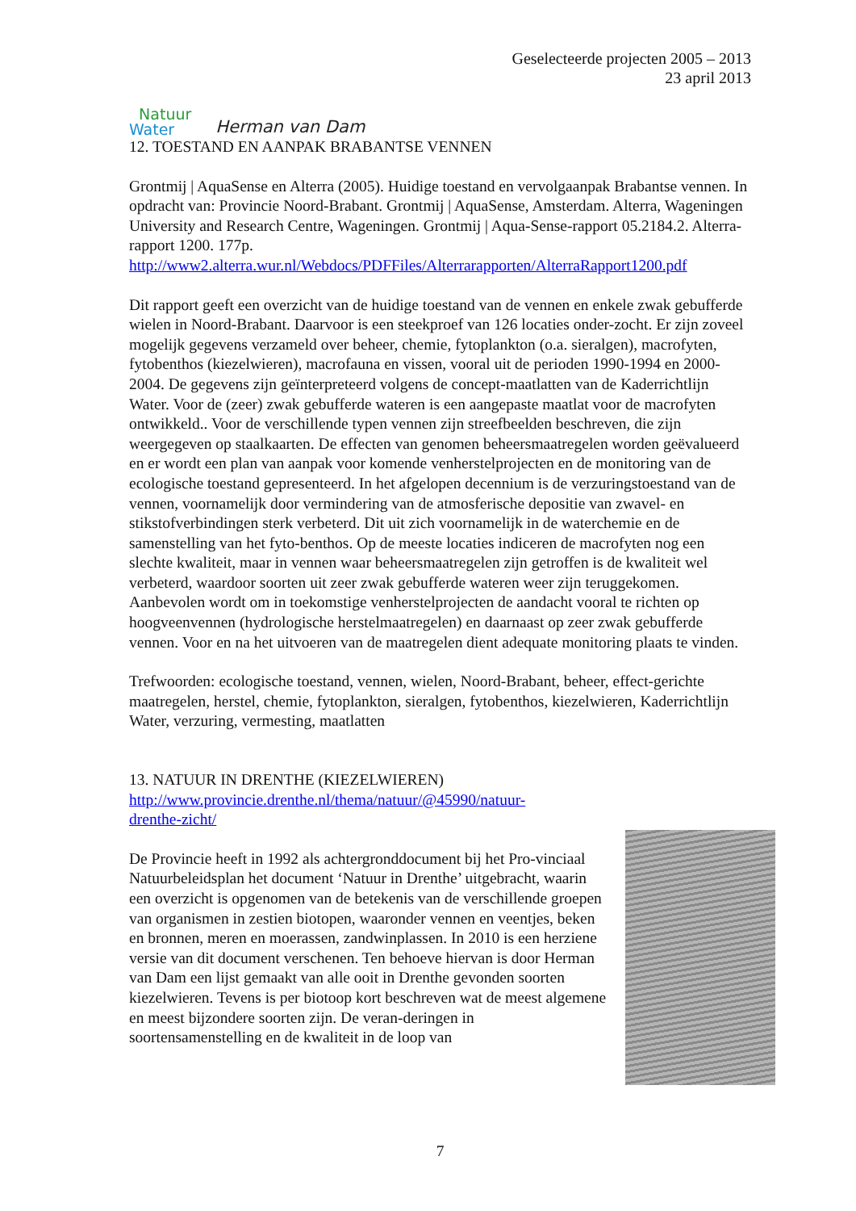Natuur
Water
Herman van Dam
Geselecteerde projecten 2005 – 2013
23 april 2013
12. TOESTAND EN AANPAK BRABANTSE VENNEN
Grontmij | AquaSense en Alterra (2005). Huidige toestand en vervolgaanpak Brabantse vennen. In opdracht van: Provincie Noord-Brabant. Grontmij | AquaSense, Amsterdam. Alterra, Wageningen University and Research Centre, Wageningen. Grontmij | Aqua-Sense-rapport 05.2184.2. Alterra-rapport 1200. 177p.
http://www2.alterra.wur.nl/Webdocs/PDFFiles/Alterrarapporten/AlterraRapport1200.pdf
Dit rapport geeft een overzicht van de huidige toestand van de vennen en enkele zwak gebufferde wielen in Noord-Brabant. Daarvoor is een steekproef van 126 locaties onder-zocht. Er zijn zoveel mogelijk gegevens verzameld over beheer, chemie, fytoplankton (o.a. sieralgen), macrofyten, fytobenthos (kiezelwieren), macrofauna en vissen, vooral uit de perioden 1990-1994 en 2000-2004. De gegevens zijn geïnterpreteerd volgens de concept-maatlatten van de Kaderrichtlijn Water. Voor de (zeer) zwak gebufferde wateren is een aangepaste maatlat voor de macrofyten ontwikkeld.. Voor de verschillende typen vennen zijn streefbeelden beschreven, die zijn weergegeven op staalkaarten. De effecten van genomen beheersmaatregelen worden geëvalueerd en er wordt een plan van aanpak voor komende venherstelprojecten en de monitoring van de ecologische toestand gepresenteerd. In het afgelopen decennium is de verzuringstoestand van de vennen, voornamelijk door vermindering van de atmosferische depositie van zwavel- en stikstofverbindingen sterk verbeterd. Dit uit zich voornamelijk in de waterchemie en de samenstelling van het fyto-benthos. Op de meeste locaties indiceren de macrofyten nog een slechte kwaliteit, maar in vennen waar beheersmaatregelen zijn getroffen is de kwaliteit wel verbeterd, waardoor soorten uit zeer zwak gebufferde wateren weer zijn teruggekomen. Aanbevolen wordt om in toekomstige venherstelprojecten de aandacht vooral te richten op hoogveenvennen (hydrologische herstelmaatregelen) en daarnaast op zeer zwak gebufferde vennen. Voor en na het uitvoeren van de maatregelen dient adequate monitoring plaats te vinden.
Trefwoorden: ecologische toestand, vennen, wielen, Noord-Brabant, beheer, effect-gerichte maatregelen, herstel, chemie, fytoplankton, sieralgen, fytobenthos, kiezelwieren, Kaderrichtlijn Water, verzuring, vermesting, maatlatten
13. NATUUR IN DRENTHE (KIEZELWIEREN)
http://www.provincie.drenthe.nl/thema/natuur/@45990/natuur-
drenthe-zicht/
De Provincie heeft in 1992 als achtergronddocument bij het Pro-vinciaal Natuurbeleidsplan het document ‘Natuur in Drenthe’ uitgebracht, waarin een overzicht is opgenomen van de betekenis van de verschillende groepen van organismen in zestien biotopen, waaronder vennen en veentjes, beken en bronnen, meren en moerassen, zandwinplassen. In 2010 is een herziene versie van dit document verschenen. Ten behoeve hiervan is door Herman van Dam een lijst gemaakt van alle ooit in Drenthe gevonden soorten kiezelwieren. Tevens is per biotoop kort beschreven wat de meest algemene en meest bijzondere soorten zijn. De veran-deringen in soortensamenstelling en de kwaliteit in de loop van
7